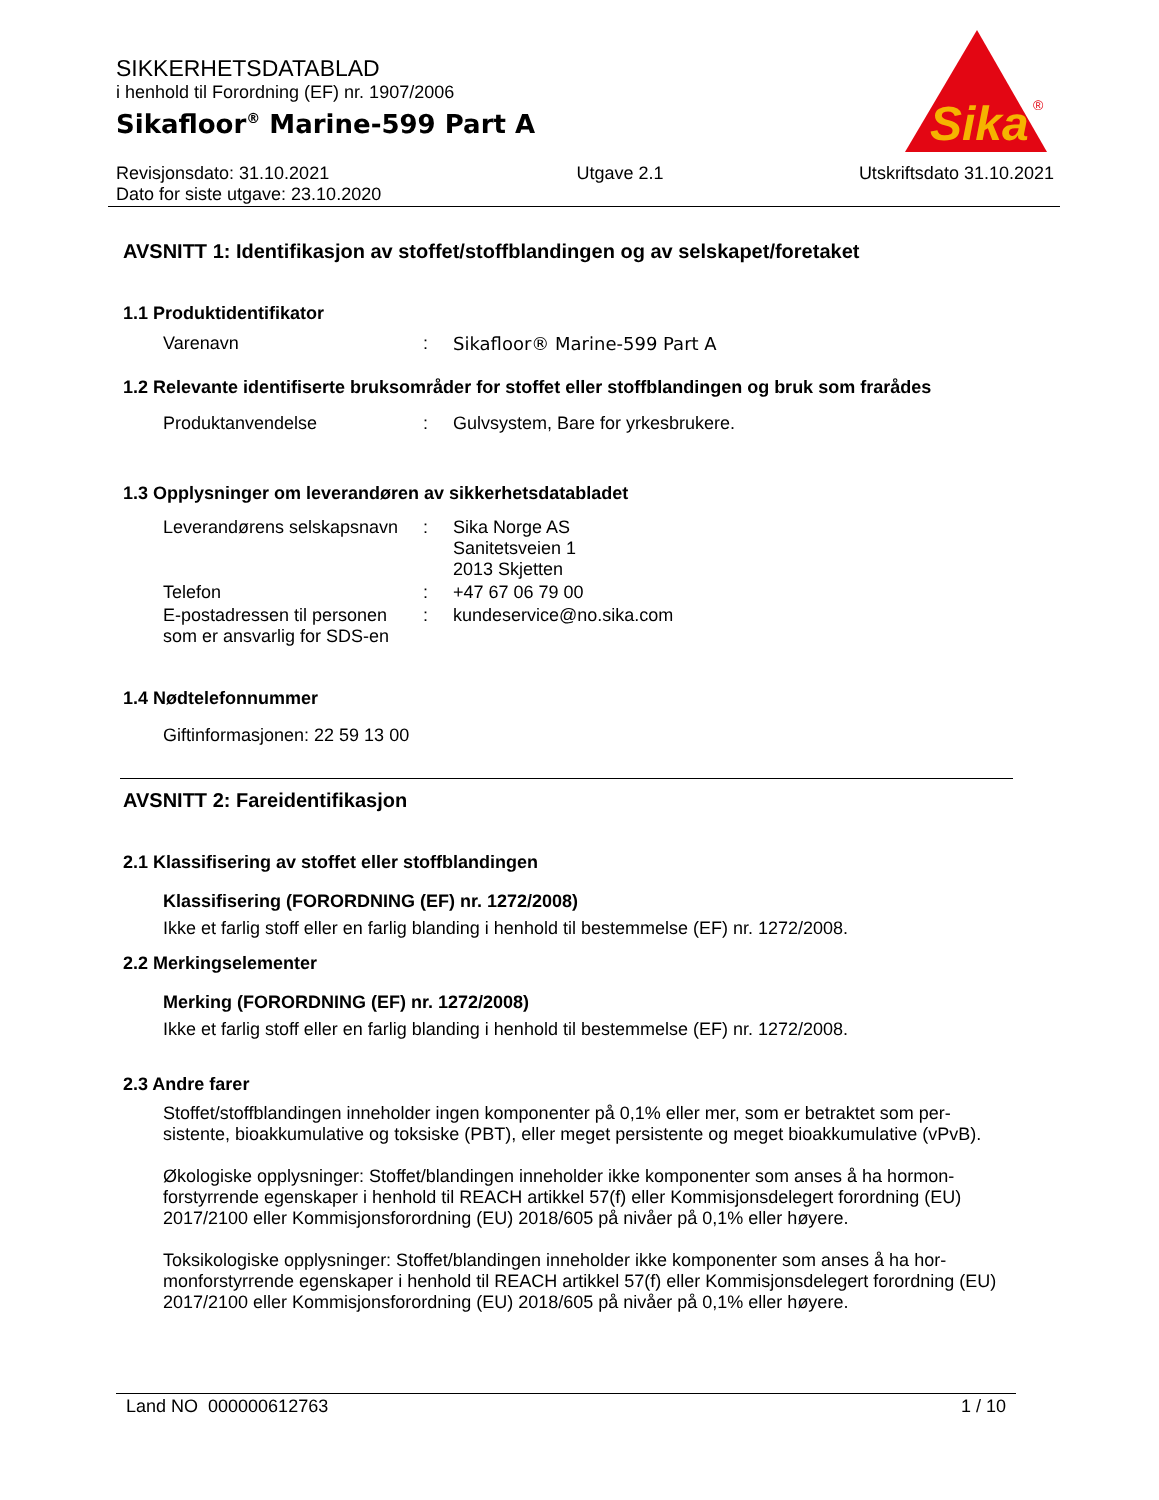SIKKERHETSDATABLAD
i henhold til Forordning (EF) nr. 1907/2006
Sikafloor<sup>®</sup> Marine-599 Part A
Sika
®
Revisjonsdato: 31.10.2021
Dato for siste utgave: 23.10.2020
Utgave 2.1 Utskriftsdato 31.10.2021
AVSNITT 1: Identifikasjon av stoffet/stoffblandingen og av selskapet/foretaket
1.1 Produktidentifikator
| Varenavn | : | Sikafloor® Marine-599 Part A |
1.2 Relevante identifiserte bruksområder for stoffet eller stoffblandingen og bruk som frarådes
| Produktanvendelse | : | Gulvsystem, Bare for yrkesbrukere. |
1.3 Opplysninger om leverandøren av sikkerhetsdatabladet
| Leverandørens selskapsnavn | : | Sika Norge AS Sanitetsveien 1 2013 Skjetten |
| Telefon | : | +47 67 06 79 00 |
| E-postadressen til personen som er ansvarlig for SDS-en | : | kundeservice@no.sika.com |
1.4 Nødtelefonnummer
Giftinformasjonen: 22 59 13 00
AVSNITT 2: Fareidentifikasjon
2.1 Klassifisering av stoffet eller stoffblandingen
Klassifisering (FORORDNING (EF) nr. 1272/2008)
Ikke et farlig stoff eller en farlig blanding i henhold til bestemmelse (EF) nr. 1272/2008.
2.2 Merkingselementer
Merking (FORORDNING (EF) nr. 1272/2008)
Ikke et farlig stoff eller en farlig blanding i henhold til bestemmelse (EF) nr. 1272/2008.
2.3 Andre farer
Stoffet/stoffblandingen inneholder ingen komponenter på 0,1% eller mer, som er betraktet som per-sistente, bioakkumulative og toksiske (PBT), eller meget persistente og meget bioakkumulative (vPvB).
Økologiske opplysninger: Stoffet/blandingen inneholder ikke komponenter som anses å ha hormon-forstyrrende egenskaper i henhold til REACH artikkel 57(f) eller Kommisjonsdelegert forordning (EU) 2017/2100 eller Kommisjonsforordning (EU) 2018/605 på nivåer på 0,1% eller høyere.
Toksikologiske opplysninger: Stoffet/blandingen inneholder ikke komponenter som anses å ha hor-monforstyrrende egenskaper i henhold til REACH artikkel 57(f) eller Kommisjonsdelegert forordning (EU) 2017/2100 eller Kommisjonsforordning (EU) 2018/605 på nivåer på 0,1% eller høyere.
Land NO 000000612763 1 / 10